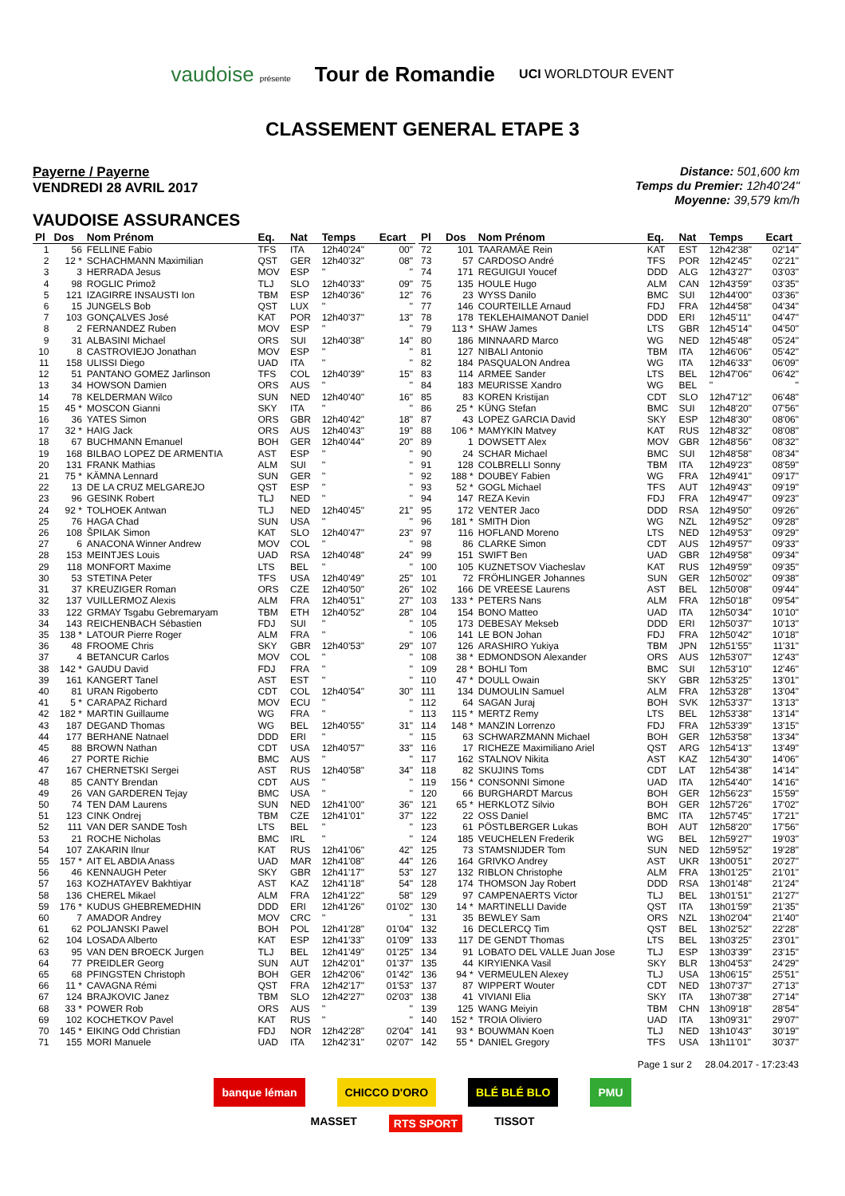vaudoise présente Tour de Romandie UCI WORLDTOUR EVENT
CLASSEMENT GENERAL ETAPE 3
Payerne / Payerne
VENDREDI 28 AVRIL 2017
Distance: 501,600 km
Temps du Premier: 12h40'24"
Moyenne: 39,579 km/h
VAUDOISE ASSURANCES
| Pl | Dos | Nom Prénom | Eq. | Nat | Temps | Ecart |
| --- | --- | --- | --- | --- | --- | --- |
| 1 | 56 | FELLINE Fabio | TFS | ITA | 12h40'24" | 00" |
| 2 | 12 * | SCHACHMANN Maximilian | QST | GER | 12h40'32" | 08" |
| 3 | 3 | HERRADA Jesus | MOV | ESP | '' | '' |
| 4 | 98 | ROGLIC Primož | TLJ | SLO | 12h40'33" | 09" |
| 5 | 121 | IZAGIRRE INSAUSTI Ion | TBM | ESP | 12h40'36" | 12" |
| 6 | 15 | JUNGELS Bob | QST | LUX | '' | '' |
| 7 | 103 | GONÇALVES José | KAT | POR | 12h40'37" | 13" |
| 8 | 2 | FERNANDEZ Ruben | MOV | ESP | '' | '' |
| 9 | 31 | ALBASINI Michael | ORS | SUI | 12h40'38" | 14" |
| 10 | 8 | CASTROVIEJO Jonathan | MOV | ESP | '' | '' |
| 11 | 158 | ULISSI Diego | UAD | ITA | '' | '' |
| 12 | 51 | PANTANO GOMEZ Jarlinson | TFS | COL | 12h40'39" | 15" |
| 13 | 34 | HOWSON Damien | ORS | AUS | '' | '' |
| 14 | 78 | KELDERMAN Wilco | SUN | NED | 12h40'40" | 16" |
| 15 | 45 * | MOSCON Gianni | SKY | ITA | '' | '' |
| 16 | 36 | YATES Simon | ORS | GBR | 12h40'42" | 18" |
| 17 | 32 * | HAIG Jack | ORS | AUS | 12h40'43" | 19" |
| 18 | 67 | BUCHMANN Emanuel | BOH | GER | 12h40'44" | 20" |
| 19 | 168 | BILBAO LOPEZ DE ARMENTIA | AST | ESP | '' | '' |
| 20 | 131 | FRANK Mathias | ALM | SUI | '' | '' |
| 21 | 75 * | KÄMNA Lennard | SUN | GER | '' | '' |
| 22 | 13 | DE LA CRUZ MELGAREJO | QST | ESP | '' | '' |
| 23 | 96 | GESINK Robert | TLJ | NED | '' | '' |
| 24 | 92 * | TOLHOEK Antwan | TLJ | NED | 12h40'45" | 21" |
| 25 | 76 | HAGA Chad | SUN | USA | '' | '' |
| 26 | 108 | ŠPILAK Simon | KAT | SLO | 12h40'47" | 23" |
| 27 | 6 | ANACONA Winner Andrew | MOV | COL | '' | '' |
| 28 | 153 | MEINTJES Louis | UAD | RSA | 12h40'48" | 24" |
| 29 | 118 | MONFORT Maxime | LTS | BEL | '' | '' |
| 30 | 53 | STETINA Peter | TFS | USA | 12h40'49" | 25" |
| 31 | 37 | KREUZIGER Roman | ORS | CZE | 12h40'50" | 26" |
| 32 | 137 | VUILLERMOZ Alexis | ALM | FRA | 12h40'51" | 27" |
| 33 | 122 | GRMAY Tsgabu Gebremaryam | TBM | ETH | 12h40'52" | 28" |
| 34 | 143 | REICHENBACH Sébastien | FDJ | SUI | '' | '' |
| 35 | 138 * | LATOUR Pierre Roger | ALM | FRA | '' | '' |
| 36 | 48 | FROOME Chris | SKY | GBR | 12h40'53" | 29" |
| 37 | 4 | BETANCUR Carlos | MOV | COL | '' | '' |
| 38 | 142 * | GAUDU David | FDJ | FRA | '' | '' |
| 39 | 161 | KANGERT Tanel | AST | EST | '' | '' |
| 40 | 81 | URAN Rigoberto | CDT | COL | 12h40'54" | 30" |
| 41 | 5 * | CARAPAZ Richard | MOV | ECU | '' | '' |
| 42 | 182 * | MARTIN Guillaume | WG | FRA | '' | '' |
| 43 | 187 | DEGAND Thomas | WG | BEL | 12h40'55" | 31" |
| 44 | 177 | BERHANE Natnael | DDD | ERI | '' | '' |
| 45 | 88 | BROWN Nathan | CDT | USA | 12h40'57" | 33" |
| 46 | 27 | PORTE Richie | BMC | AUS | '' | '' |
| 47 | 167 | CHERNETSKI Sergei | AST | RUS | 12h40'58" | 34" |
| 48 | 85 | CANTY Brendan | CDT | AUS | '' | '' |
| 49 | 26 | VAN GARDEREN Tejay | BMC | USA | '' | '' |
| 50 | 74 | TEN DAM Laurens | SUN | NED | 12h41'00" | 36" |
| 51 | 123 | CINK Ondrej | TBM | CZE | 12h41'01" | 37" |
| 52 | 111 | VAN DER SANDE Tosh | LTS | BEL | '' | '' |
| 53 | 21 | ROCHE Nicholas | BMC | IRL | '' | '' |
| 54 | 107 | ZAKARIN Ilnur | KAT | RUS | 12h41'06" | 42" |
| 55 | 157 * | AIT EL ABDIA Anass | UAD | MAR | 12h41'08" | 44" |
| 56 | 46 | KENNAUGH Peter | SKY | GBR | 12h41'17" | 53" |
| 57 | 163 | KOZHATAYEV Bakhtiyar | AST | KAZ | 12h41'18" | 54" |
| 58 | 136 | CHEREL Mikael | ALM | FRA | 12h41'22" | 58" |
| 59 | 176 * | KUDUS GHEBREMEDHIN | DDD | ERI | 12h41'26" | 01'02" |
| 60 | 7 | AMADOR Andrey | MOV | CRC | '' | '' |
| 61 | 62 | POLJANSKI Pawel | BOH | POL | 12h41'28" | 01'04" |
| 62 | 104 | LOSADA Alberto | KAT | ESP | 12h41'33" | 01'09" |
| 63 | 95 | VAN DEN BROECK Jurgen | TLJ | BEL | 12h41'49" | 01'25" |
| 64 | 77 | PREIDLER Georg | SUN | AUT | 12h42'01" | 01'37" |
| 65 | 68 | PFINGSTEN Christoph | BOH | GER | 12h42'06" | 01'42" |
| 66 | 11 * | CAVAGNA Rémi | QST | FRA | 12h42'17" | 01'53" |
| 67 | 124 | BRAJKOVIC Janez | TBM | SLO | 12h42'27" | 02'03" |
| 68 | 33 * | POWER Rob | ORS | AUS | '' | '' |
| 69 | 102 | KOCHETKOV Pavel | KAT | RUS | '' | '' |
| 70 | 145 * | EIKING Odd Christian | FDJ | NOR | 12h42'28" | 02'04" |
| 71 | 155 | MORI Manuele | UAD | ITA | 12h42'31" | 02'07" |
| Pl | Dos | Nom Prénom | Eq. | Nat | Temps | Ecart |
| --- | --- | --- | --- | --- | --- | --- |
| 72 | 101 | TAARAMÄE Rein | KAT | EST | 12h42'38" | 02'14" |
| 73 | 57 | CARDOSO André | TFS | POR | 12h42'45" | 02'21" |
| 74 | 171 | REGUIGUI Youcef | DDD | ALG | 12h43'27" | 03'03" |
| 75 | 135 | HOULE Hugo | ALM | CAN | 12h43'59" | 03'35" |
| 76 | 23 | WYSS Danilo | BMC | SUI | 12h44'00" | 03'36" |
| 77 | 146 | COURTEILLE Arnaud | FDJ | FRA | 12h44'58" | 04'34" |
| 78 | 178 | TEKLEHAIMANOT Daniel | DDD | ERI | 12h45'11" | 04'47" |
| 79 | 113 * | SHAW James | LTS | GBR | 12h45'14" | 04'50" |
| 80 | 186 | MINNAARD Marco | WG | NED | 12h45'48" | 05'24" |
| 81 | 127 | NIBALI Antonio | TBM | ITA | 12h46'06" | 05'42" |
| 82 | 184 | PASQUALON Andrea | WG | ITA | 12h46'33" | 06'09" |
| 83 | 114 | ARMEE Sander | LTS | BEL | 12h47'06" | 06'42" |
| 84 | 183 | MEURISSE Xandro | WG | BEL | '' | '' |
| 85 | 83 | KOREN Kristijan | CDT | SLO | 12h47'12" | 06'48" |
| 86 | 25 * | KÜNG Stefan | BMC | SUI | 12h48'20" | 07'56" |
| 87 | 43 | LOPEZ GARCIA David | SKY | ESP | 12h48'30" | 08'06" |
| 88 | 106 * | MAMYKIN Matvey | KAT | RUS | 12h48'32" | 08'08" |
| 89 | 1 | DOWSETT Alex | MOV | GBR | 12h48'56" | 08'32" |
| 90 | 24 | SCHAR Michael | BMC | SUI | 12h48'58" | 08'34" |
| 91 | 128 | COLBRELLI Sonny | TBM | ITA | 12h49'23" | 08'59" |
| 92 | 188 * | DOUBEY Fabien | WG | FRA | 12h49'41" | 09'17" |
| 93 | 52 * | GOGL Michael | TFS | AUT | 12h49'43" | 09'19" |
| 94 | 147 | REZA Kevin | FDJ | FRA | 12h49'47" | 09'23" |
| 95 | 172 | VENTER Jaco | DDD | RSA | 12h49'50" | 09'26" |
| 96 | 181 * | SMITH Dion | WG | NZL | 12h49'52" | 09'28" |
| 97 | 116 | HOFLAND Moreno | LTS | NED | 12h49'53" | 09'29" |
| 98 | 86 | CLARKE Simon | CDT | AUS | 12h49'57" | 09'33" |
| 99 | 151 | SWIFT Ben | UAD | GBR | 12h49'58" | 09'34" |
| 100 | 105 | KUZNETSOV Viacheslav | KAT | RUS | 12h49'59" | 09'35" |
| 101 | 72 | FRÖHLINGER Johannes | SUN | GER | 12h50'02" | 09'38" |
| 102 | 166 | DE VREESE Laurens | AST | BEL | 12h50'08" | 09'44" |
| 103 | 133 * | PETERS Nans | ALM | FRA | 12h50'18" | 09'54" |
| 104 | 154 | BONO Matteo | UAD | ITA | 12h50'34" | 10'10" |
| 105 | 173 | DEBESAY Mekseb | DDD | ERI | 12h50'37" | 10'13" |
| 106 | 141 | LE BON Johan | FDJ | FRA | 12h50'42" | 10'18" |
| 107 | 126 | ARASHIRO Yukiya | TBM | JPN | 12h51'55" | 11'31" |
| 108 | 38 * | EDMONDSON Alexander | ORS | AUS | 12h53'07" | 12'43" |
| 109 | 28 * | BOHLI Tom | BMC | SUI | 12h53'10" | 12'46" |
| 110 | 47 * | DOULL Owain | SKY | GBR | 12h53'25" | 13'01" |
| 111 | 134 | DUMOULIN Samuel | ALM | FRA | 12h53'28" | 13'04" |
| 112 | 64 | SAGAN Juraj | BOH | SVK | 12h53'37" | 13'13" |
| 113 | 115 * | MERTZ Remy | LTS | BEL | 12h53'38" | 13'14" |
| 114 | 148 * | MANZIN Lorrenzo | FDJ | FRA | 12h53'39" | 13'15" |
| 115 | 63 | SCHWARZMANN Michael | BOH | GER | 12h53'58" | 13'34" |
| 116 | 17 | RICHEZE Maximiliano Ariel | QST | ARG | 12h54'13" | 13'49" |
| 117 | 162 | STALNOV Nikita | AST | KAZ | 12h54'30" | 14'06" |
| 118 | 82 | SKUJINS Toms | CDT | LAT | 12h54'38" | 14'14" |
| 119 | 156 * | CONSONNI Simone | UAD | ITA | 12h54'40" | 14'16" |
| 120 | 66 | BURGHARDT Marcus | BOH | GER | 12h56'23" | 15'59" |
| 121 | 65 * | HERKLOTZ Silvio | BOH | GER | 12h57'26" | 17'02" |
| 122 | 22 | OSS Daniel | BMC | ITA | 12h57'45" | 17'21" |
| 123 | 61 | PÖSTLBERGER Lukas | BOH | AUT | 12h58'20" | 17'56" |
| 124 | 185 | VEUCHELEN Frederik | WG | BEL | 12h59'27" | 19'03" |
| 125 | 73 | STAMSNIJDER Tom | SUN | NED | 12h59'52" | 19'28" |
| 126 | 164 | GRIVKO Andrey | AST | UKR | 13h00'51" | 20'27" |
| 127 | 132 | RIBLON Christophe | ALM | FRA | 13h01'25" | 21'01" |
| 128 | 174 | THOMSON Jay Robert | DDD | RSA | 13h01'48" | 21'24" |
| 129 | 97 | CAMPENAERTS Victor | TLJ | BEL | 13h01'51" | 21'27" |
| 130 | 14 * | MARTINELLI Davide | QST | ITA | 13h01'59" | 21'35" |
| 131 | 35 | BEWLEY Sam | ORS | NZL | 13h02'04" | 21'40" |
| 132 | 16 | DECLERCQ Tim | QST | BEL | 13h02'52" | 22'28" |
| 133 | 117 | DE GENDT Thomas | LTS | BEL | 13h03'25" | 23'01" |
| 134 | 91 | LOBATO DEL VALLE Juan Jose | TLJ | ESP | 13h03'39" | 23'15" |
| 135 | 44 | KIRYIENKA Vasil | SKY | BLR | 13h04'53" | 24'29" |
| 136 | 94 * | VERMEULEN Alexey | TLJ | USA | 13h06'15" | 25'51" |
| 137 | 87 | WIPPERT Wouter | CDT | NED | 13h07'37" | 27'13" |
| 138 | 41 | VIVIANI Elia | SKY | ITA | 13h07'38" | 27'14" |
| 139 | 125 | WANG Meiyin | TBM | CHN | 13h09'18" | 28'54" |
| 140 | 152 * | TROIA Oliviero | UAD | ITA | 13h09'31" | 29'07" |
| 141 | 93 * | BOUWMAN Koen | TLJ | NED | 13h10'43" | 30'19" |
| 142 | 55 * | DANIEL Gregory | TFS | USA | 13h11'01" | 30'37" |
Page 1 sur 2 28.04.2017 - 17:23:43
banque léman CHICCO D'ORO BLÉ BLÉ BLO PMU
MASSET RTS SPORT TISSOT